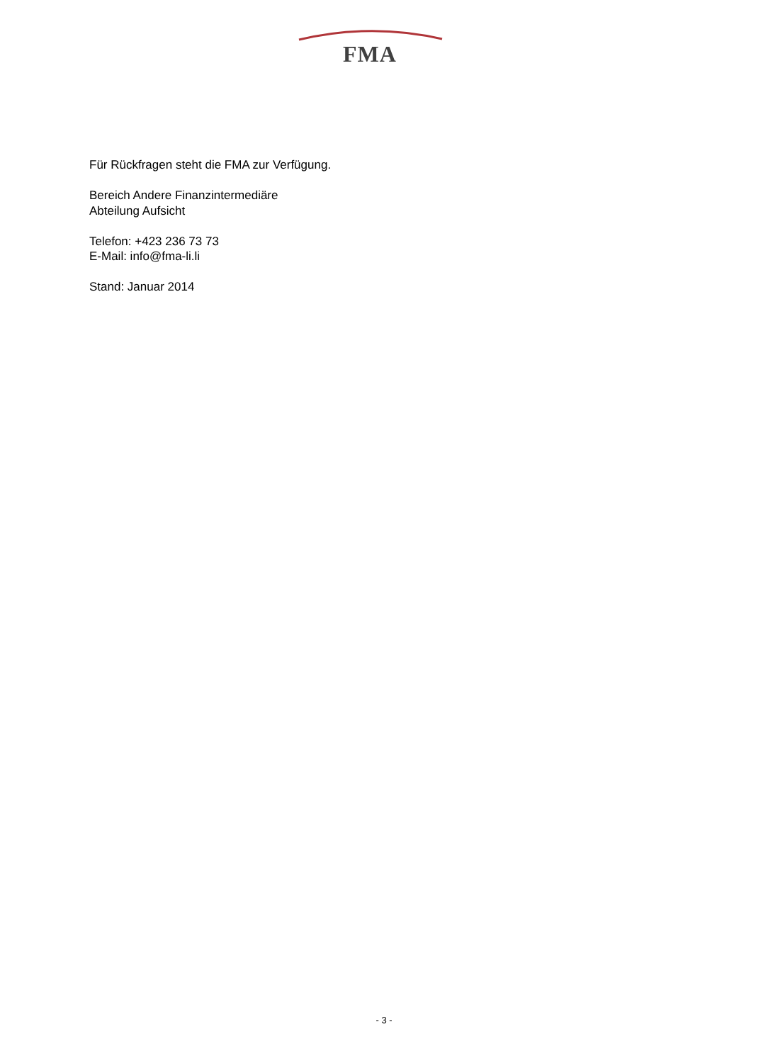FMA
Für Rückfragen steht die FMA zur Verfügung.
Bereich Andere Finanzintermediäre
Abteilung Aufsicht
Telefon: +423 236 73 73
E-Mail: info@fma-li.li
Stand: Januar 2014
- 3 -